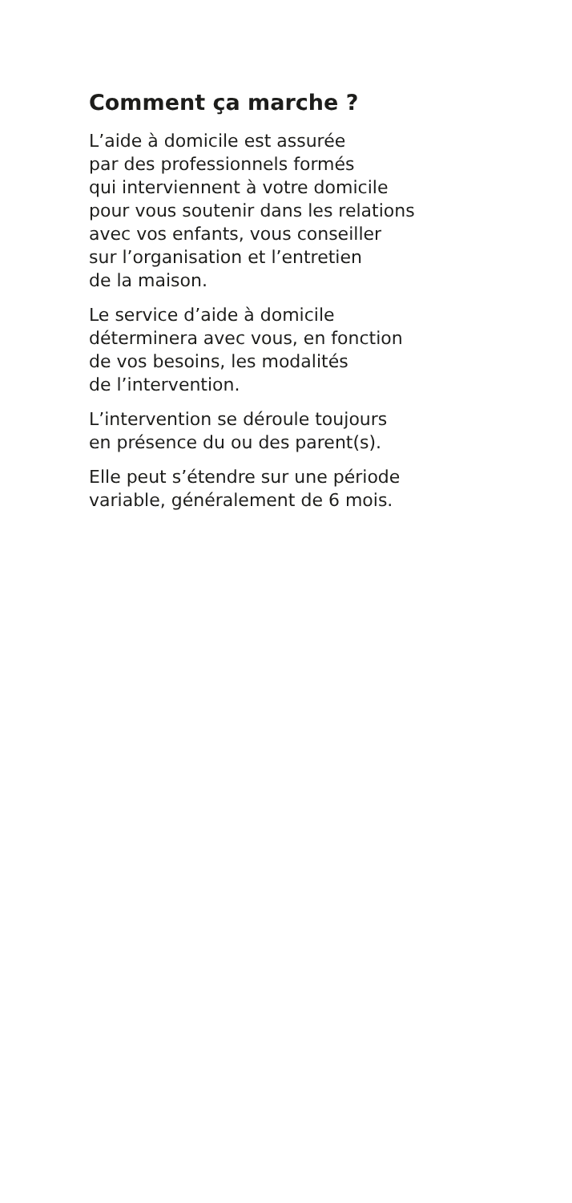Comment ça marche ?
L’aide à domicile est assurée
par des professionnels formés
qui interviennent à votre domicile
pour vous soutenir dans les relations
avec vos enfants, vous conseiller
sur l’organisation et l’entretien
de la maison.
Le service d’aide à domicile
déterminera avec vous, en fonction
de vos besoins, les modalités
de l’intervention.
L’intervention se déroule toujours
en présence du ou des parent(s).
Elle peut s’étendre sur une période
variable, généralement de 6 mois.